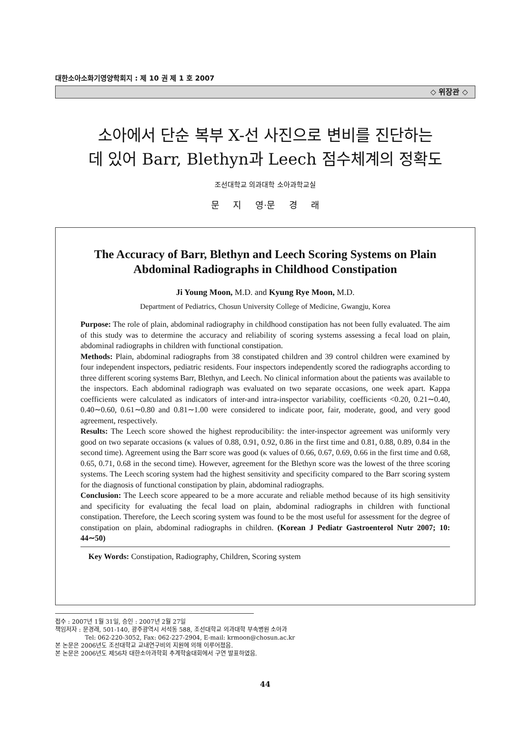대한소아소화기영양학회지 : 제 10 권 제 1 호 2007
◇ 위장관 ◇
소아에서 단순 복부 X-선 사진으로 변비를 진단하는
데 있어 Barr, Blethyn과 Leech 점수체계의 정확도
조선대학교 의과대학 소아과학교실
문 지 영·문 경 래
The Accuracy of Barr, Blethyn and Leech Scoring Systems on Plain Abdominal Radiographs in Childhood Constipation
Ji Young Moon, M.D. and Kyung Rye Moon, M.D.
Department of Pediatrics, Chosun University College of Medicine, Gwangju, Korea
Purpose: The role of plain, abdominal radiography in childhood constipation has not been fully evaluated. The aim of this study was to determine the accuracy and reliability of scoring systems assessing a fecal load on plain, abdominal radiographs in children with functional constipation.
Methods: Plain, abdominal radiographs from 38 constipated children and 39 control children were examined by four independent inspectors, pediatric residents. Four inspectors independently scored the radiographs according to three different scoring systems Barr, Blethyn, and Leech. No clinical information about the patients was available to the inspectors. Each abdominal radiograph was evaluated on two separate occasions, one week apart. Kappa coefficients were calculated as indicators of inter-and intra-inspector variability, coefficients <0.20, 0.21∼0.40, 0.40∼0.60, 0.61∼0.80 and 0.81∼1.00 were considered to indicate poor, fair, moderate, good, and very good agreement, respectively.
Results: The Leech score showed the highest reproducibility: the inter-inspector agreement was uniformly very good on two separate occasions (κ values of 0.88, 0.91, 0.92, 0.86 in the first time and 0.81, 0.88, 0.89, 0.84 in the second time). Agreement using the Barr score was good (κ values of 0.66, 0.67, 0.69, 0.66 in the first time and 0.68, 0.65, 0.71, 0.68 in the second time). However, agreement for the Blethyn score was the lowest of the three scoring systems. The Leech scoring system had the highest sensitivity and specificity compared to the Barr scoring system for the diagnosis of functional constipation by plain, abdominal radiographs.
Conclusion: The Leech score appeared to be a more accurate and reliable method because of its high sensitivity and specificity for evaluating the fecal load on plain, abdominal radiographs in children with functional constipation. Therefore, the Leech scoring system was found to be the most useful for assessment for the degree of constipation on plain, abdominal radiographs in children. (Korean J Pediatr Gastroenterol Nutr 2007; 10: 44∼50)
Key Words: Constipation, Radiography, Children, Scoring system
접수 : 2007년 1월 31일, 승인 : 2007년 2월 27일
책임저자 : 문경래, 501-140, 광주광역시 서석동 588, 조선대학교 의과대학 부속병원 소아과
Tel: 062-220-3052, Fax: 062-227-2904, E-mail: krmoon@chosun.ac.kr
본 논문은 2006년도 조선대학교 교내연구비의 지원에 의해 이루어졌음.
본 논문은 2006년도 제56차 대한소아과학회 추계학술대회에서 구연 발표하였음.
44